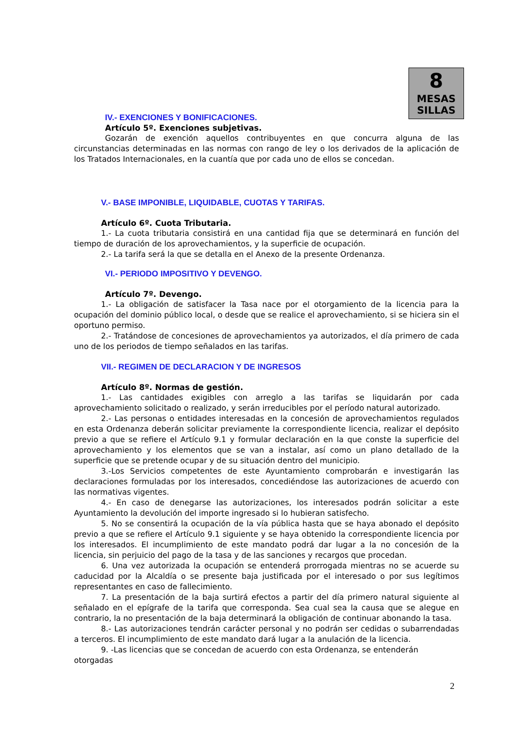8
MESAS
SILLAS
IV.- EXENCIONES Y BONIFICACIONES.
Artículo 5º. Exenciones subjetivas.
Gozarán de exención aquellos contribuyentes en que concurra alguna de las circunstancias determinadas en las normas con rango de ley o los derivados de la aplicación de los Tratados Internacionales, en la cuantía que por cada uno de ellos se concedan.
V.- BASE IMPONIBLE, LIQUIDABLE, CUOTAS Y TARIFAS.
Artículo 6º. Cuota Tributaria.
1.- La cuota tributaria consistirá en una cantidad fija que se determinará en función del tiempo de duración de los aprovechamientos, y la superficie de ocupación.
2.- La tarifa será la que se detalla en el Anexo de la presente Ordenanza.
VI.- PERIODO IMPOSITIVO Y DEVENGO.
Artículo 7º. Devengo.
1.- La obligación de satisfacer la Tasa nace por el otorgamiento de la licencia para la ocupación del dominio público local, o desde que se realice el aprovechamiento, si se hiciera sin el oportuno permiso.
2.- Tratándose de concesiones de aprovechamientos ya autorizados, el día primero de cada uno de los periodos de tiempo señalados en las tarifas.
VII.- REGIMEN DE DECLARACION Y DE INGRESOS
Artículo 8º. Normas de gestión.
1.- Las cantidades exigibles con arreglo a las tarifas se liquidarán por cada aprovechamiento solicitado o realizado, y serán irreducibles por el período natural autorizado.
2.- Las personas o entidades interesadas en la concesión de aprovechamientos regulados en esta Ordenanza deberán solicitar previamente la correspondiente licencia, realizar el depósito previo a que se refiere el Artículo 9.1 y formular declaración en la que conste la superficie del aprovechamiento y los elementos que se van a instalar, así como un plano detallado de la superficie que se pretende ocupar y de su situación dentro del municipio.
3.-Los Servicios competentes de este Ayuntamiento comprobarán e investigarán las declaraciones formuladas por los interesados, concediéndose las autorizaciones de acuerdo con las normativas vigentes.
4.- En caso de denegarse las autorizaciones, los interesados podrán solicitar a este Ayuntamiento la devolución del importe ingresado si lo hubieran satisfecho.
5. No se consentirá la ocupación de la vía pública hasta que se haya abonado el depósito previo a que se refiere el Artículo 9.1 siguiente y se haya obtenido la correspondiente licencia por los interesados. El incumplimiento de este mandato podrá dar lugar a la no concesión de la licencia, sin perjuicio del pago de la tasa y de las sanciones y recargos que procedan.
6. Una vez autorizada la ocupación se entenderá prorrogada mientras no se acuerde su caducidad por la Alcaldía o se presente baja justificada por el interesado o por sus legítimos representantes en caso de fallecimiento.
7. La presentación de la baja surtirá efectos a partir del día primero natural siguiente al señalado en el epígrafe de la tarifa que corresponda. Sea cual sea la causa que se alegue en contrario, la no presentación de la baja determinará la obligación de continuar abonando la tasa.
8.- Las autorizaciones tendrán carácter personal y no podrán ser cedidas o subarrendadas a terceros. El incumplimiento de este mandato dará lugar a la anulación de la licencia.
9. -Las licencias que se concedan de acuerdo con esta Ordenanza, se entenderán otorgadas
2